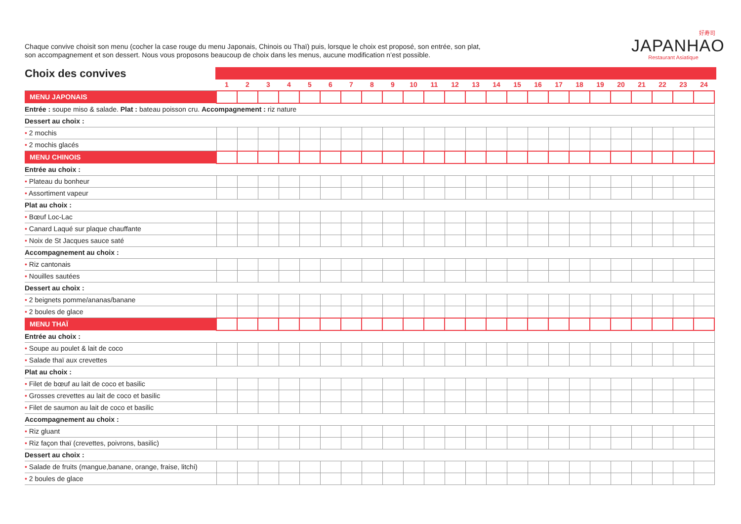Chaque convive choisit son menu (cocher la case rouge du menu Japonais, Chinois ou Thaï) puis, lorsque le choix est proposé, son entrée, son plat,
son accompagnement et son dessert. Nous vous proposons beaucoup de choix dans les menus, aucune modification n’est possible.
好寿司
JAPANHAO
Restaurant Asiatique
Choix des convives
| | 1 | 2 | 3 | 4 | 5 | 6 | 7 | 8 | 9 | 10 | 11 | 12 | 13 | 14 | 15 | 16 | 17 | 18 | 19 | 20 | 21 | 22 | 23 | 24 |
| --- | --- | --- | --- | --- | --- | --- | --- | --- | --- | --- | --- | --- | --- | --- | --- | --- | --- | --- | --- | --- | --- | --- | --- | --- |
| MENU JAPONAIS | | | | | | | | | | | | | | | | | | | | | | | | |
| Entrée : soupe miso & salade. Plat : bateau poisson cru. Accompagnement : riz nature | | | | | | | | | | | | | | | | | | | | | | | | |
| Dessert au choix : | | | | | | | | | | | | | | | | | | | | | | | | |
| • 2 mochis | | | | | | | | | | | | | | | | | | | | | | | | |
| • 2 mochis glacés | | | | | | | | | | | | | | | | | | | | | | | | |
| MENU CHINOIS | | | | | | | | | | | | | | | | | | | | | | | | |
| Entrée au choix : | | | | | | | | | | | | | | | | | | | | | | | | |
| • Plateau du bonheur | | | | | | | | | | | | | | | | | | | | | | | | |
| • Assortiment vapeur | | | | | | | | | | | | | | | | | | | | | | | | |
| Plat au choix : | | | | | | | | | | | | | | | | | | | | | | | | |
| • Bœuf Loc-Lac | | | | | | | | | | | | | | | | | | | | | | | | |
| • Canard Laqué sur plaque chauffante | | | | | | | | | | | | | | | | | | | | | | | | |
| • Noix de St Jacques sauce saté | | | | | | | | | | | | | | | | | | | | | | | | |
| Accompagnement au choix : | | | | | | | | | | | | | | | | | | | | | | | | |
| • Riz cantonais | | | | | | | | | | | | | | | | | | | | | | | | |
| • Nouilles sautées | | | | | | | | | | | | | | | | | | | | | | | | |
| Dessert au choix : | | | | | | | | | | | | | | | | | | | | | | | | |
| • 2 beignets pomme/ananas/banane | | | | | | | | | | | | | | | | | | | | | | | | |
| • 2 boules de glace | | | | | | | | | | | | | | | | | | | | | | | | |
| MENU THAÏ | | | | | | | | | | | | | | | | | | | | | | | | |
| Entrée au choix : | | | | | | | | | | | | | | | | | | | | | | | | |
| • Soupe au poulet & lait de coco | | | | | | | | | | | | | | | | | | | | | | | | |
| • Salade thaï aux crevettes | | | | | | | | | | | | | | | | | | | | | | | | |
| Plat au choix : | | | | | | | | | | | | | | | | | | | | | | | | |
| • Filet de bœuf au lait de coco et basilic | | | | | | | | | | | | | | | | | | | | | | | | |
| • Grosses crevettes au lait de coco et basilic | | | | | | | | | | | | | | | | | | | | | | | | |
| • Filet de saumon au lait de coco et basilic | | | | | | | | | | | | | | | | | | | | | | | | |
| Accompagnement au choix : | | | | | | | | | | | | | | | | | | | | | | | | |
| • Riz gluant | | | | | | | | | | | | | | | | | | | | | | | | |
| • Riz façon thaï (crevettes, poivrons, basilic) | | | | | | | | | | | | | | | | | | | | | | | | |
| Dessert au choix : | | | | | | | | | | | | | | | | | | | | | | | | |
| • Salade de fruits (mangue,banane, orange, fraise, litchi) | | | | | | | | | | | | | | | | | | | | | | | | |
| • 2 boules de glace | | | | | | | | | | | | | | | | | | | | | | | | |